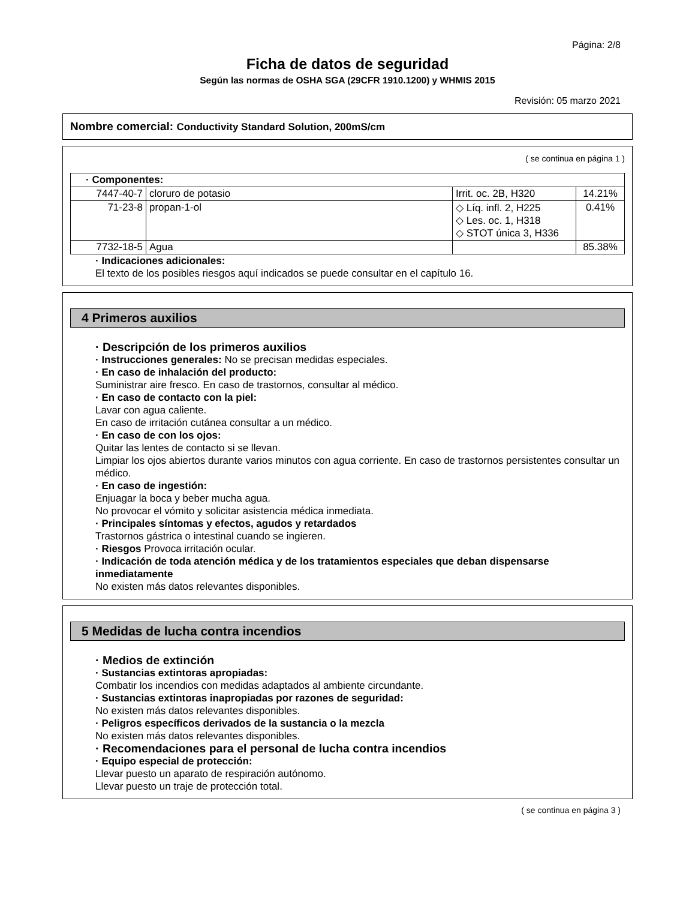Página: 2/8
Ficha de datos de seguridad
Según las normas de OSHA SGA (29CFR 1910.1200) y WHMIS 2015
Revisión: 05 marzo 2021
Nombre comercial: Conductivity Standard Solution, 200mS/cm
( se continua en página 1 )
| · Componentes: | | | |
| 7447-40-7 | cloruro de potasio | Irrit. oc. 2B, H320 | 14.21% |
| 71-23-8 | propan-1-ol | ◇ Líq. infl. 2, H225 ◇ Les. oc. 1, H318 ◇ STOT única 3, H336 | 0.41% |
| 7732-18-5 | Agua | | 85.38% |
· Indicaciones adicionales:
El texto de los posibles riesgos aquí indicados se puede consultar en el capítulo 16.
4 Primeros auxilios
· Descripción de los primeros auxilios
· Instrucciones generales: No se precisan medidas especiales.
· En caso de inhalación del producto:
Suministrar aire fresco. En caso de trastornos, consultar al médico.
· En caso de contacto con la piel:
Lavar con agua caliente.
En caso de irritación cutánea consultar a un médico.
· En caso de con los ojos:
Quitar las lentes de contacto si se llevan.
Limpiar los ojos abiertos durante varios minutos con agua corriente. En caso de trastornos persistentes consultar un médico.
· En caso de ingestión:
Enjuagar la boca y beber mucha agua.
No provocar el vómito y solicitar asistencia médica inmediata.
· Principales síntomas y efectos, agudos y retardados
Trastornos gástrica o intestinal cuando se ingieren.
· Riesgos Provoca irritación ocular.
· Indicación de toda atención médica y de los tratamientos especiales que deban dispensarse inmediatamente
No existen más datos relevantes disponibles.
5 Medidas de lucha contra incendios
· Medios de extinción
· Sustancias extintoras apropiadas:
Combatir los incendios con medidas adaptados al ambiente circundante.
· Sustancias extintoras inapropiadas por razones de seguridad:
No existen más datos relevantes disponibles.
· Peligros específicos derivados de la sustancia o la mezcla
No existen más datos relevantes disponibles.
· Recomendaciones para el personal de lucha contra incendios
· Equipo especial de protección:
Llevar puesto un aparato de respiración autónomo.
Llevar puesto un traje de protección total.
( se continua en página 3 )